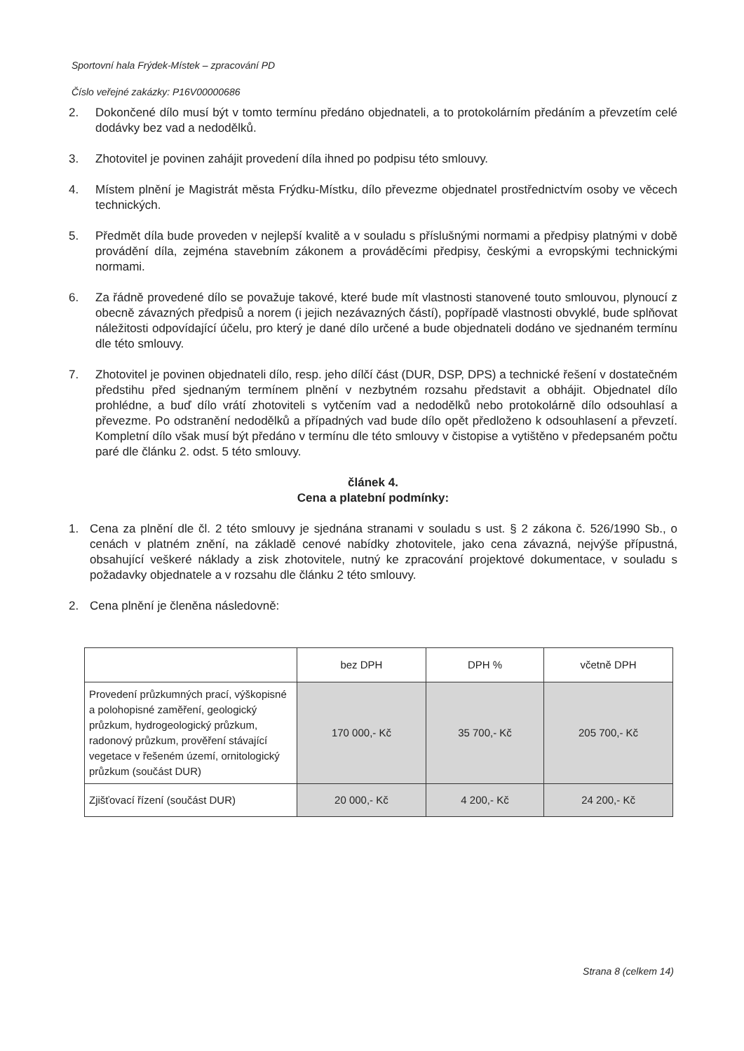Sportovní hala Frýdek-Místek – zpracování PD
Číslo veřejné zakázky: P16V00000686
2. Dokončené dílo musí být v tomto termínu předáno objednateli, a to protokolárním předáním a převzetím celé dodávky bez vad a nedodělků.
3. Zhotovitel je povinen zahájit provedení díla ihned po podpisu této smlouvy.
4. Místem plnění je Magistrát města Frýdku-Místku, dílo převezme objednatel prostřednictvím osoby ve věcech technických.
5. Předmět díla bude proveden v nejlepší kvalitě a v souladu s příslušnými normami a předpisy platnými v době provádění díla, zejména stavebním zákonem a prováděcími předpisy, českými a evropskými technickými normami.
6. Za řádně provedené dílo se považuje takové, které bude mít vlastnosti stanovené touto smlouvou, plynoucí z obecně závazných předpisů a norem (i jejich nezávazných částí), popřípadě vlastnosti obvyklé, bude splňovat náležitosti odpovídající účelu, pro který je dané dílo určené a bude objednateli dodáno ve sjednaném termínu dle této smlouvy.
7. Zhotovitel je povinen objednateli dílo, resp. jeho dílčí část (DUR, DSP, DPS) a technické řešení v dostatečném předstihu před sjednaným termínem plnění v nezbytném rozsahu představit a obhájit. Objednatel dílo prohlédne, a buď dílo vrátí zhotoviteli s vytčením vad a nedodělků nebo protokolárně dílo odsouhlasí a převezme. Po odstranění nedodělků a případných vad bude dílo opět předloženo k odsouhlasení a převzetí. Kompletní dílo však musí být předáno v termínu dle této smlouvy v čistopise a vytištěno v předepsaném počtu paré dle článku 2. odst. 5 této smlouvy.
článek 4.
Cena a platební podmínky:
1. Cena za plnění dle čl. 2 této smlouvy je sjednána stranami v souladu s ust. § 2 zákona č. 526/1990 Sb., o cenách v platném znění, na základě cenové nabídky zhotovitele, jako cena závazná, nejvýše přípustná, obsahující veškeré náklady a zisk zhotovitele, nutný ke zpracování projektové dokumentace, v souladu s požadavky objednatele a v rozsahu dle článku 2 této smlouvy.
2. Cena plnění je členěna následovně:
| | bez DPH | DPH % | včetně DPH |
| --- | --- | --- | --- |
| Provedení průzkumných prací, výškopisné a polohopisné zaměření, geologický průzkum, hydrogeologický průzkum, radonový průzkum, prověření stávající vegetace v řešeném území, ornitologický průzkum (součást DUR) | 170 000,- Kč | 35 700,- Kč | 205 700,- Kč |
| Zjišťovací řízení (součást DUR) | 20 000,- Kč | 4 200,- Kč | 24 200,- Kč |
Strana 8 (celkem 14)